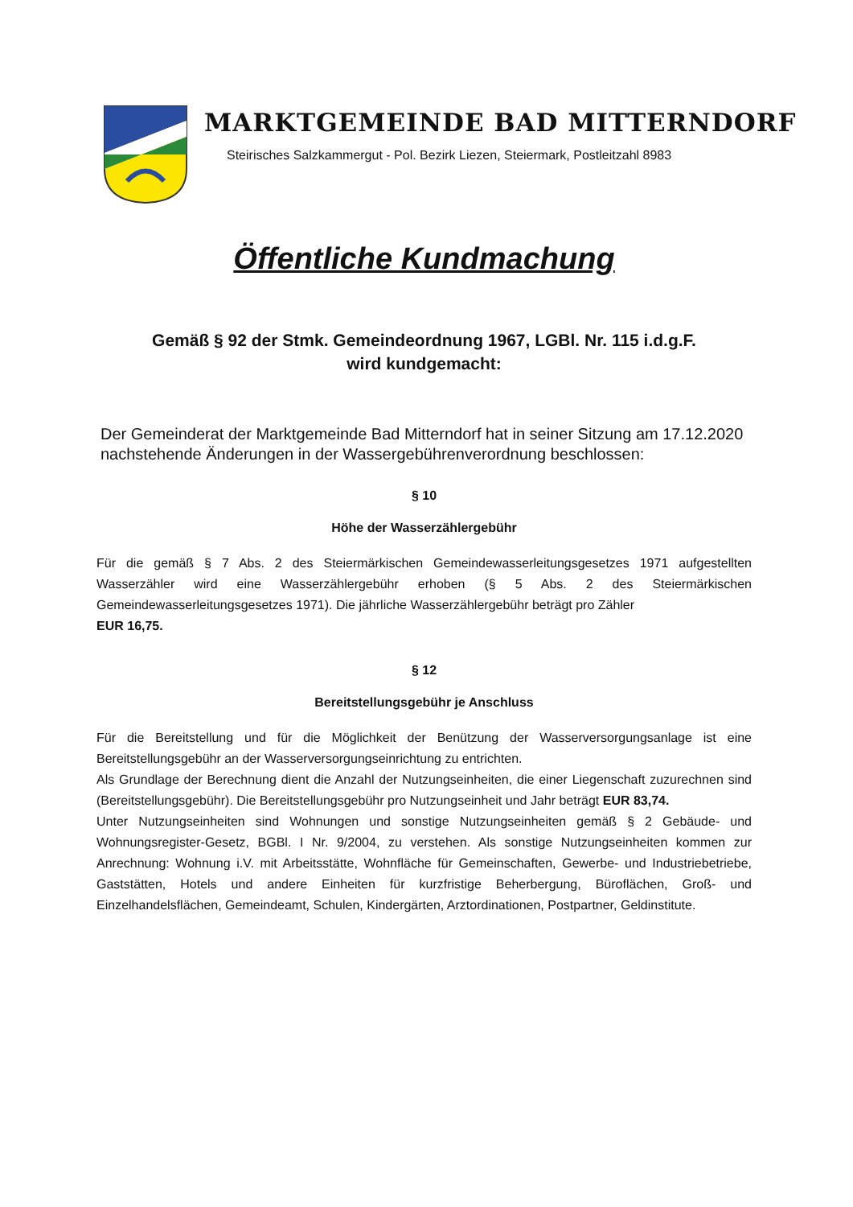MARKTGEMEINDE BAD MITTERNDORF
Steirisches Salzkammergut - Pol. Bezirk Liezen, Steiermark, Postleitzahl 8983
Öffentliche Kundmachung
Gemäß § 92 der Stmk. Gemeindeordnung 1967, LGBl. Nr. 115 i.d.g.F.
wird kundgemacht:
Der Gemeinderat der Marktgemeinde Bad Mitterndorf hat in seiner Sitzung am 17.12.2020 nachstehende Änderungen in der Wassergebührenverordnung beschlossen:
§ 10
Höhe der Wasserzählergebühr
Für die gemäß § 7 Abs. 2 des Steiermärkischen Gemeindewasserleitungsgesetzes 1971 aufgestellten Wasserzähler wird eine Wasserzählergebühr erhoben (§ 5 Abs. 2 des Steiermärkischen Gemeindewasserleitungsgesetzes 1971). Die jährliche Wasserzählergebühr beträgt pro Zähler
EUR 16,75.
§ 12
Bereitstellungsgebühr je Anschluss
Für die Bereitstellung und für die Möglichkeit der Benützung der Wasserversorgungsanlage ist eine Bereitstellungsgebühr an der Wasserversorgungseinrichtung zu entrichten.
Als Grundlage der Berechnung dient die Anzahl der Nutzungseinheiten, die einer Liegenschaft zuzurechnen sind (Bereitstellungsgebühr). Die Bereitstellungsgebühr pro Nutzungseinheit und Jahr beträgt EUR 83,74.
Unter Nutzungseinheiten sind Wohnungen und sonstige Nutzungseinheiten gemäß § 2 Gebäude- und Wohnungsregister-Gesetz, BGBl. I Nr. 9/2004, zu verstehen. Als sonstige Nutzungseinheiten kommen zur Anrechnung: Wohnung i.V. mit Arbeitsstätte, Wohnfläche für Gemeinschaften, Gewerbe- und Industriebetriebe, Gaststätten, Hotels und andere Einheiten für kurzfristige Beherbergung, Büroflächen, Groß- und Einzelhandelsflächen, Gemeindeamt, Schulen, Kindergärten, Arztordinationen, Postpartner, Geldinstitute.